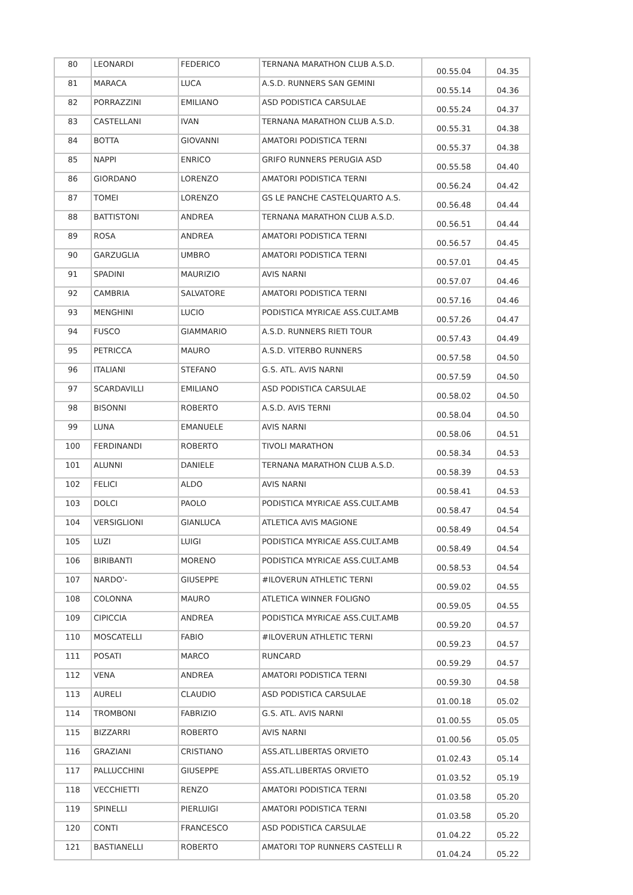| 80 | LEONARDI | FEDERICO | TERNANA MARATHON CLUB A.S.D. | 00.55.04 | 04.35 |
| 81 | MARACA | LUCA | A.S.D. RUNNERS SAN GEMINI | 00.55.14 | 04.36 |
| 82 | PORRAZZINI | EMILIANO | ASD PODISTICA CARSULAE | 00.55.24 | 04.37 |
| 83 | CASTELLANI | IVAN | TERNANA MARATHON CLUB A.S.D. | 00.55.31 | 04.38 |
| 84 | BOTTA | GIOVANNI | AMATORI PODISTICA TERNI | 00.55.37 | 04.38 |
| 85 | NAPPI | ENRICO | GRIFO RUNNERS PERUGIA ASD | 00.55.58 | 04.40 |
| 86 | GIORDANO | LORENZO | AMATORI PODISTICA TERNI | 00.56.24 | 04.42 |
| 87 | TOMEI | LORENZO | GS LE PANCHE CASTELQUARTO A.S. | 00.56.48 | 04.44 |
| 88 | BATTISTONI | ANDREA | TERNANA MARATHON CLUB A.S.D. | 00.56.51 | 04.44 |
| 89 | ROSA | ANDREA | AMATORI PODISTICA TERNI | 00.56.57 | 04.45 |
| 90 | GARZUGLIA | UMBRO | AMATORI PODISTICA TERNI | 00.57.01 | 04.45 |
| 91 | SPADINI | MAURIZIO | AVIS NARNI | 00.57.07 | 04.46 |
| 92 | CAMBRIA | SALVATORE | AMATORI PODISTICA TERNI | 00.57.16 | 04.46 |
| 93 | MENGHINI | LUCIO | PODISTICA MYRICAE ASS.CULT.AMB | 00.57.26 | 04.47 |
| 94 | FUSCO | GIAMMARIO | A.S.D. RUNNERS RIETI TOUR | 00.57.43 | 04.49 |
| 95 | PETRICCA | MAURO | A.S.D. VITERBO RUNNERS | 00.57.58 | 04.50 |
| 96 | ITALIANI | STEFANO | G.S. ATL. AVIS NARNI | 00.57.59 | 04.50 |
| 97 | SCARDAVILLI | EMILIANO | ASD PODISTICA CARSULAE | 00.58.02 | 04.50 |
| 98 | BISONNI | ROBERTO | A.S.D. AVIS TERNI | 00.58.04 | 04.50 |
| 99 | LUNA | EMANUELE | AVIS NARNI | 00.58.06 | 04.51 |
| 100 | FERDINANDI | ROBERTO | TIVOLI MARATHON | 00.58.34 | 04.53 |
| 101 | ALUNNI | DANIELE | TERNANA MARATHON CLUB A.S.D. | 00.58.39 | 04.53 |
| 102 | FELICI | ALDO | AVIS NARNI | 00.58.41 | 04.53 |
| 103 | DOLCI | PAOLO | PODISTICA MYRICAE ASS.CULT.AMB | 00.58.47 | 04.54 |
| 104 | VERSIGLIONI | GIANLUCA | ATLETICA AVIS MAGIONE | 00.58.49 | 04.54 |
| 105 | LUZI | LUIGI | PODISTICA MYRICAE ASS.CULT.AMB | 00.58.49 | 04.54 |
| 106 | BIRIBANTI | MORENO | PODISTICA MYRICAE ASS.CULT.AMB | 00.58.53 | 04.54 |
| 107 | NARDO'- | GIUSEPPE | #ILOVERUN ATHLETIC TERNI | 00.59.02 | 04.55 |
| 108 | COLONNA | MAURO | ATLETICA WINNER FOLIGNO | 00.59.05 | 04.55 |
| 109 | CIPICCIA | ANDREA | PODISTICA MYRICAE ASS.CULT.AMB | 00.59.20 | 04.57 |
| 110 | MOSCATELLI | FABIO | #ILOVERUN ATHLETIC TERNI | 00.59.23 | 04.57 |
| 111 | POSATI | MARCO | RUNCARD | 00.59.29 | 04.57 |
| 112 | VENA | ANDREA | AMATORI PODISTICA TERNI | 00.59.30 | 04.58 |
| 113 | AURELI | CLAUDIO | ASD PODISTICA CARSULAE | 01.00.18 | 05.02 |
| 114 | TROMBONI | FABRIZIO | G.S. ATL. AVIS NARNI | 01.00.55 | 05.05 |
| 115 | BIZZARRI | ROBERTO | AVIS NARNI | 01.00.56 | 05.05 |
| 116 | GRAZIANI | CRISTIANO | ASS.ATL.LIBERTAS ORVIETO | 01.02.43 | 05.14 |
| 117 | PALLUCCHINI | GIUSEPPE | ASS.ATL.LIBERTAS ORVIETO | 01.03.52 | 05.19 |
| 118 | VECCHIETTI | RENZO | AMATORI PODISTICA TERNI | 01.03.58 | 05.20 |
| 119 | SPINELLI | PIERLUIGI | AMATORI PODISTICA TERNI | 01.03.58 | 05.20 |
| 120 | CONTI | FRANCESCO | ASD PODISTICA CARSULAE | 01.04.22 | 05.22 |
| 121 | BASTIANELLI | ROBERTO | AMATORI TOP RUNNERS CASTELLI R | 01.04.24 | 05.22 |